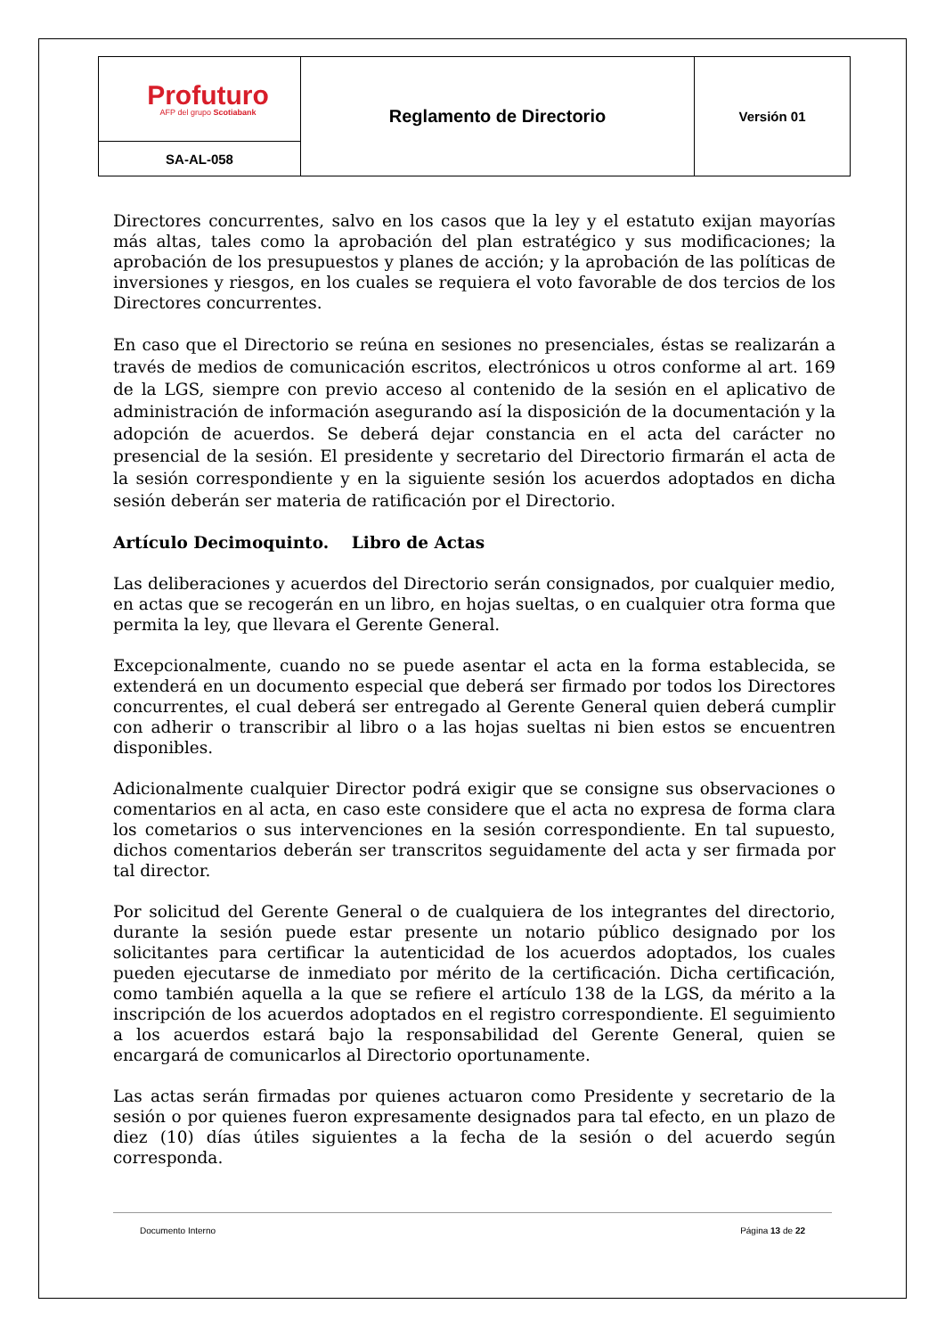| Profuturo AFP del grupo Scotiabank | Reglamento de Directorio | Versión 01 |
| SA-AL-058 | | |
Directores concurrentes, salvo en los casos que la ley y el estatuto exijan mayorías más altas, tales como la aprobación del plan estratégico y sus modificaciones; la aprobación de los presupuestos y planes de acción; y la aprobación de las políticas de inversiones y riesgos, en los cuales se requiera el voto favorable de dos tercios de los Directores concurrentes.
En caso que el Directorio se reúna en sesiones no presenciales, éstas se realizarán a través de medios de comunicación escritos, electrónicos u otros conforme al art. 169 de la LGS, siempre con previo acceso al contenido de la sesión en el aplicativo de administración de información asegurando así la disposición de la documentación y la adopción de acuerdos. Se deberá dejar constancia en el acta del carácter no presencial de la sesión. El presidente y secretario del Directorio firmarán el acta de la sesión correspondiente y en la siguiente sesión los acuerdos adoptados en dicha sesión deberán ser materia de ratificación por el Directorio.
Artículo Decimoquinto. Libro de Actas
Las deliberaciones y acuerdos del Directorio serán consignados, por cualquier medio, en actas que se recogerán en un libro, en hojas sueltas, o en cualquier otra forma que permita la ley, que llevara el Gerente General.
Excepcionalmente, cuando no se puede asentar el acta en la forma establecida, se extenderá en un documento especial que deberá ser firmado por todos los Directores concurrentes, el cual deberá ser entregado al Gerente General quien deberá cumplir con adherir o transcribir al libro o a las hojas sueltas ni bien estos se encuentren disponibles.
Adicionalmente cualquier Director podrá exigir que se consigne sus observaciones o comentarios en al acta, en caso este considere que el acta no expresa de forma clara los cometarios o sus intervenciones en la sesión correspondiente. En tal supuesto, dichos comentarios deberán ser transcritos seguidamente del acta y ser firmada por tal director.
Por solicitud del Gerente General o de cualquiera de los integrantes del directorio, durante la sesión puede estar presente un notario público designado por los solicitantes para certificar la autenticidad de los acuerdos adoptados, los cuales pueden ejecutarse de inmediato por mérito de la certificación. Dicha certificación, como también aquella a la que se refiere el artículo 138 de la LGS, da mérito a la inscripción de los acuerdos adoptados en el registro correspondiente. El seguimiento a los acuerdos estará bajo la responsabilidad del Gerente General, quien se encargará de comunicarlos al Directorio oportunamente.
Las actas serán firmadas por quienes actuaron como Presidente y secretario de la sesión o por quienes fueron expresamente designados para tal efecto, en un plazo de diez (10) días útiles siguientes a la fecha de la sesión o del acuerdo según corresponda.
Documento Interno Página 13 de 22